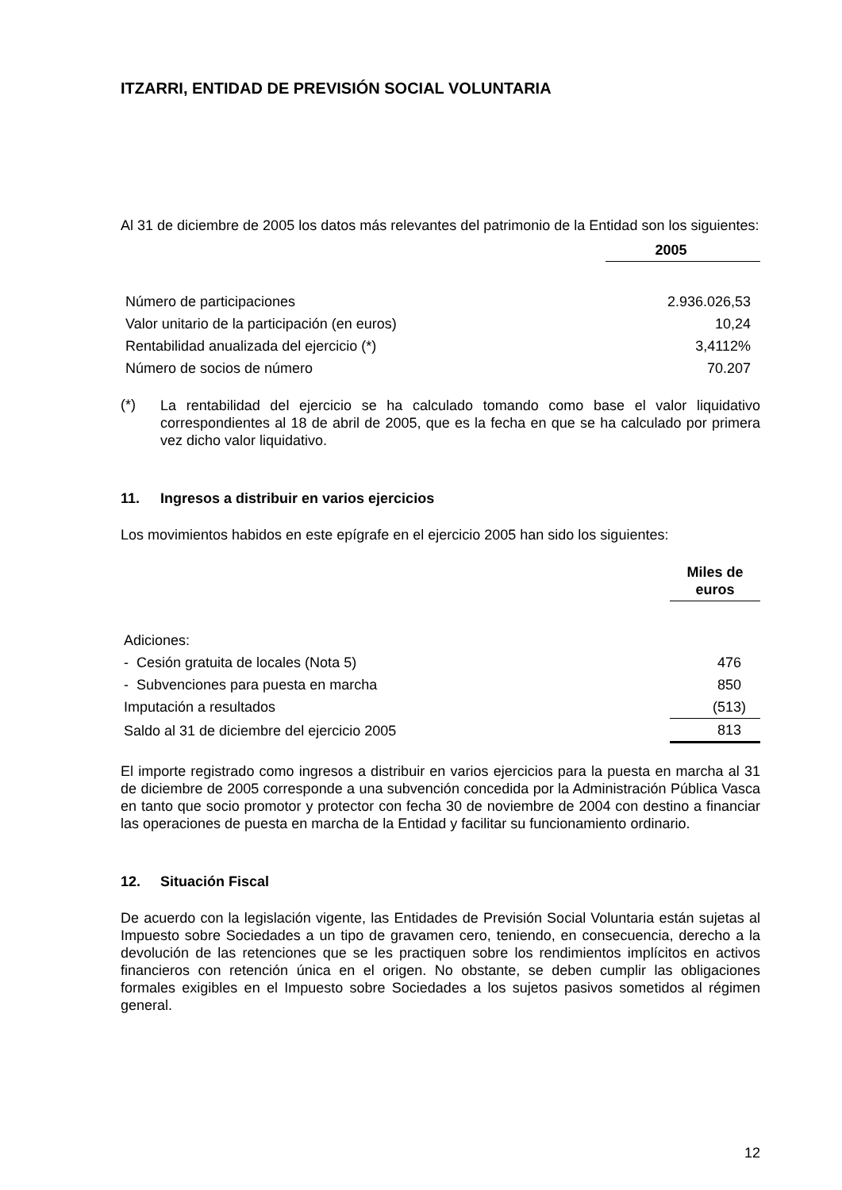ITZARRI, ENTIDAD DE PREVISIÓN SOCIAL VOLUNTARIA
Al 31 de diciembre de 2005 los datos más relevantes del patrimonio de la Entidad son los siguientes:
| | 2005 |
| --- | --- |
| Número de participaciones | 2.936.026,53 |
| Valor unitario de la participación (en euros) | 10,24 |
| Rentabilidad anualizada del ejercicio (*) | 3,4112% |
| Número de socios de número | 70.207 |
(*)
La rentabilidad del ejercicio se ha calculado tomando como base el valor liquidativo correspondientes al 18 de abril de 2005, que es la fecha en que se ha calculado por primera vez dicho valor liquidativo.
11. Ingresos a distribuir en varios ejercicios
Los movimientos habidos en este epígrafe en el ejercicio 2005 han sido los siguientes:
| | Miles de euros |
| --- | --- |
| Adiciones: | |
| - Cesión gratuita de locales (Nota 5) | 476 |
| - Subvenciones para puesta en marcha | 850 |
| Imputación a resultados | (513) |
| Saldo al 31 de diciembre del ejercicio 2005 | 813 |
El importe registrado como ingresos a distribuir en varios ejercicios para la puesta en marcha al 31 de diciembre de 2005 corresponde a una subvención concedida por la Administración Pública Vasca en tanto que socio promotor y protector con fecha 30 de noviembre de 2004 con destino a financiar las operaciones de puesta en marcha de la Entidad y facilitar su funcionamiento ordinario.
12. Situación Fiscal
De acuerdo con la legislación vigente, las Entidades de Previsión Social Voluntaria están sujetas al Impuesto sobre Sociedades a un tipo de gravamen cero, teniendo, en consecuencia, derecho a la devolución de las retenciones que se les practiquen sobre los rendimientos implícitos en activos financieros con retención única en el origen. No obstante, se deben cumplir las obligaciones formales exigibles en el Impuesto sobre Sociedades a los sujetos pasivos sometidos al régimen general.
12